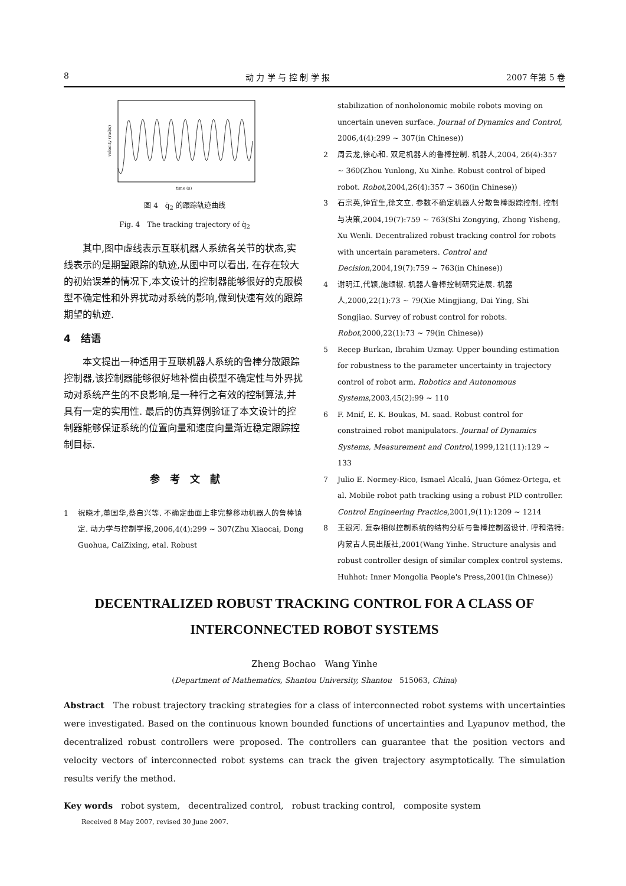8 动 力 学 与 控 制 学 报 2007 年第 5 卷
time (s)
velocity (rad/s)
图 4　q̇<sub>2</sub> 的跟踪轨迹曲线
Fig. 4　The tracking trajectory of q̇<sub>2</sub>
其中,图中虚线表示互联机器人系统各关节的状态,实线表示的是期望跟踪的轨迹,从图中可以看出, 在存在较大的初始误差的情况下,本文设计的控制器能够很好的克服模型不确定性和外界扰动对系统的影响,做到快速有效的跟踪期望的轨迹.
4　结语
本文提出一种适用于互联机器人系统的鲁棒分散跟踪控制器,该控制器能够很好地补偿由模型不确定性与外界扰动对系统产生的不良影响,是一种行之有效的控制算法,并具有一定的实用性. 最后的仿真算例验证了本文设计的控制器能够保证系统的位置向量和速度向量渐近稳定跟踪控制目标.
参　考　文　献
1 祝晓才,董国华,蔡自兴等. 不确定曲面上非完整移动机器人的鲁棒镇定. 动力学与控制学报,2006,4(4):299 ~ 307(Zhu Xiaocai, Dong Guohua, CaiZixing, etal. Robust
stabilization of nonholonomic mobile robots moving on uncertain uneven surface. Journal of Dynamics and Control, 2006,4(4):299 ~ 307(in Chinese))
2 周云龙,徐心和. 双足机器人的鲁棒控制. 机器人,2004, 26(4):357 ~ 360(Zhou Yunlong, Xu Xinhe. Robust control of biped robot. Robot,2004,26(4):357 ~ 360(in Chinese))
3 石宗英,钟宜生,徐文立. 参数不确定机器人分散鲁棒跟踪控制. 控制与决策,2004,19(7):759 ~ 763(Shi Zongying, Zhong Yisheng, Xu Wenli. Decentralized robust tracking control for robots with uncertain parameters. Control and Decision,2004,19(7):759 ~ 763(in Chinese))
4 谢明江,代颖,施颂椒. 机器人鲁棒控制研究进展. 机器人,2000,22(1):73 ~ 79(Xie Mingjiang, Dai Ying, Shi Songjiao. Survey of robust control for robots. Robot,2000,22(1):73 ~ 79(in Chinese))
5 Recep Burkan, Ibrahim Uzmay. Upper bounding estimation for robustness to the parameter uncertainty in trajectory control of robot arm. Robotics and Autonomous Systems,2003,45(2):99 ~ 110
6 F. Mnif, E. K. Boukas, M. saad. Robust control for constrained robot manipulators. Journal of Dynamics Systems, Measurement and Control,1999,121(11):129 ~ 133
7 Julio E. Normey-Rico, Ismael Alcalá, Juan Gómez-Ortega, et al. Mobile robot path tracking using a robust PID controller. Control Engineering Practice,2001,9(11):1209 ~ 1214
8 王银河. 复杂相似控制系统的结构分析与鲁棒控制器设计. 呼和浩特:内蒙古人民出版社,2001(Wang Yinhe. Structure analysis and robust controller design of similar complex control systems. Huhhot: Inner Mongolia People's Press,2001(in Chinese))
DECENTRALIZED ROBUST TRACKING CONTROL FOR A CLASS OF
INTERCONNECTED ROBOT SYSTEMS
Zheng Bochao　Wang Yinhe
(Department of Mathematics, Shantou University, Shantou　515063, China)
Abstract　The robust trajectory tracking strategies for a class of interconnected robot systems with uncertainties were investigated. Based on the continuous known bounded functions of uncertainties and Lyapunov method, the decentralized robust controllers were proposed. The controllers can guarantee that the position vectors and velocity vectors of interconnected robot systems can track the given trajectory asymptotically. The simulation results verify the method.
Key words　robot system,　decentralized control,　robust tracking control,　composite system
Received 8 May 2007, revised 30 June 2007.